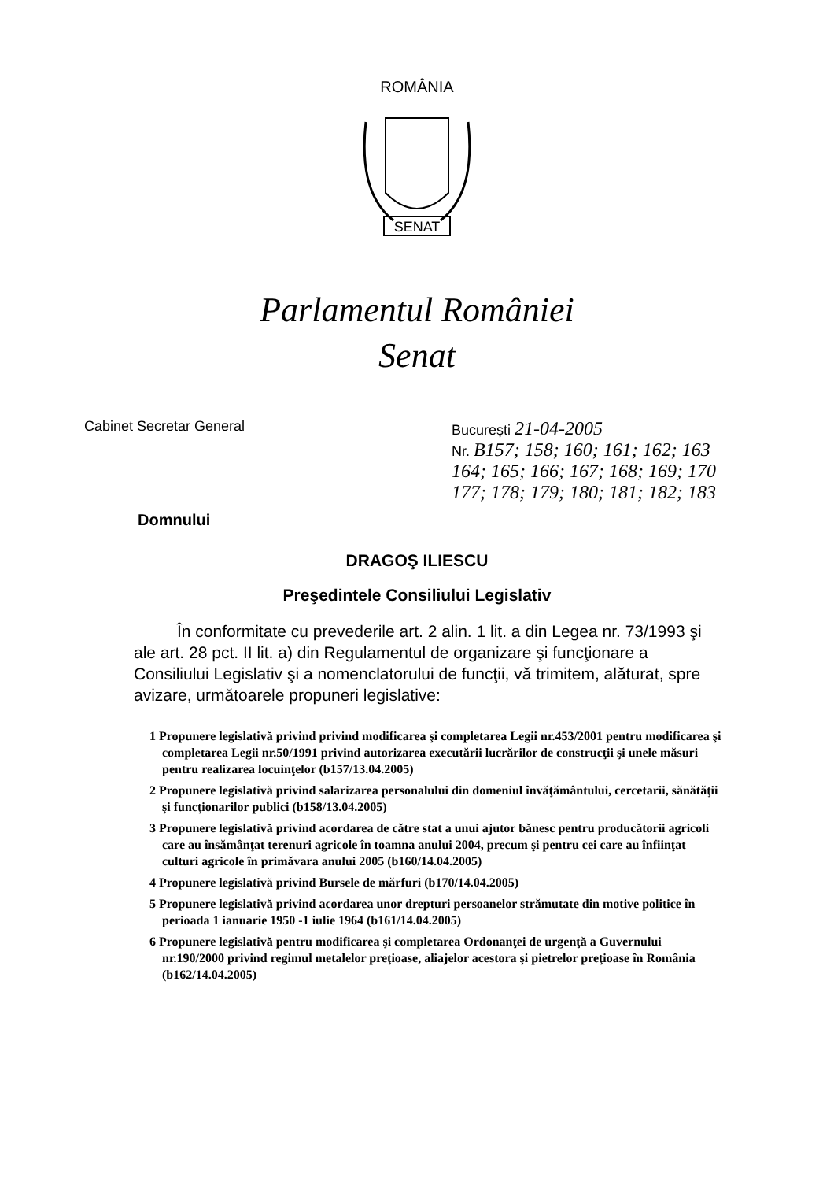ROMÂNIA
SENAT
Parlamentul României
Senat
Cabinet Secretar General București 21-04-2005
Nr. B157; 158; 160; 161; 162; 163
164; 165; 166; 167; 168; 169; 170
177; 178; 179; 180; 181; 182; 183
Domnului
DRAGOŞ ILIESCU
Preşedintele Consiliului Legislativ
În conformitate cu prevederile art. 2 alin. 1 lit. a din Legea nr. 73/1993 şi ale art. 28 pct. II lit. a) din Regulamentul de organizare şi funcţionare a Consiliului Legislativ şi a nomenclatorului de funcţii, vă trimitem, alăturat, spre avizare, următoarele propuneri legislative:
1 Propunere legislativă privind privind modificarea şi completarea Legii nr.453/2001 pentru modificarea şi completarea Legii nr.50/1991 privind autorizarea executării lucrărilor de construcţii şi unele măsuri pentru realizarea locuinţelor (b157/13.04.2005)
2 Propunere legislativă privind salarizarea personalului din domeniul învăţământului, cercetarii, sănătăţii şi funcţionarilor publici (b158/13.04.2005)
3 Propunere legislativă privind acordarea de către stat a unui ajutor bănesc pentru producătorii agricoli care au însămânţat terenuri agricole în toamna anului 2004, precum şi pentru cei care au înfiinţat culturi agricole în primăvara anului 2005 (b160/14.04.2005)
4 Propunere legislativă privind Bursele de mărfuri (b170/14.04.2005)
5 Propunere legislativă privind acordarea unor drepturi persoanelor strămutate din motive politice în perioada 1 ianuarie 1950 -1 iulie 1964 (b161/14.04.2005)
6 Propunere legislativă pentru modificarea şi completarea Ordonanţei de urgenţă a Guvernului nr.190/2000 privind regimul metalelor preţioase, aliajelor acestora şi pietrelor preţioase în România (b162/14.04.2005)